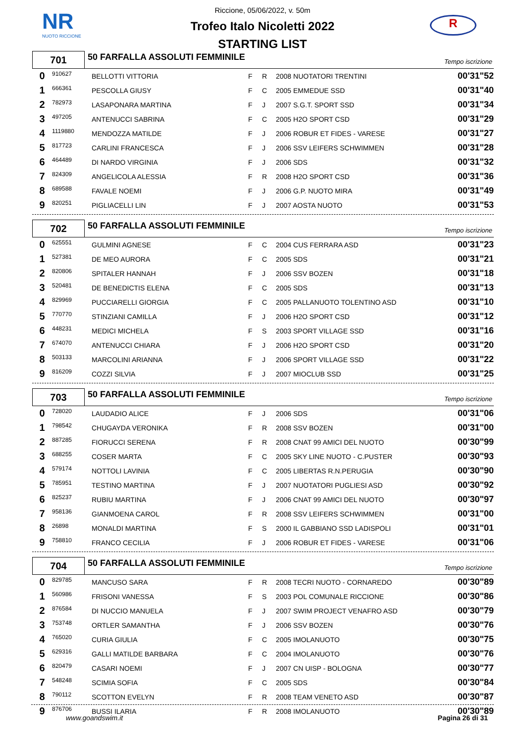NR
NUOTO RICCIONE
R
Riccione, 05/06/2022, v. 50m
Trofeo Italo Nicoletti 2022
STARTING LIST
701
50 FARFALLA ASSOLUTI FEMMINILE
Tempo iscrizione
| 0 | 910627 | BELLOTTI VITTORIA | F | R | 2008 NUOTATORI TRENTINI | 00'31"52 |
| 1 | 666361 | PESCOLLA GIUSY | F | C | 2005 EMMEDUE SSD | 00'31"40 |
| 2 | 782973 | LASAPONARA MARTINA | F | J | 2007 S.G.T. SPORT SSD | 00'31"34 |
| 3 | 497205 | ANTENUCCI SABRINA | F | C | 2005 H2O SPORT CSD | 00'31"29 |
| 4 | 1119880 | MENDOZZA MATILDE | F | J | 2006 ROBUR ET FIDES - VARESE | 00'31"27 |
| 5 | 817723 | CARLINI FRANCESCA | F | J | 2006 SSV LEIFERS SCHWIMMEN | 00'31"28 |
| 6 | 464489 | DI NARDO VIRGINIA | F | J | 2006 SDS | 00'31"32 |
| 7 | 824309 | ANGELICOLA ALESSIA | F | R | 2008 H2O SPORT CSD | 00'31"36 |
| 8 | 689588 | FAVALE NOEMI | F | J | 2006 G.P. NUOTO MIRA | 00'31"49 |
| 9 | 820251 | PIGLIACELLI LIN | F | J | 2007 AOSTA NUOTO | 00'31"53 |
702
50 FARFALLA ASSOLUTI FEMMINILE
Tempo iscrizione
| 0 | 625551 | GULMINI AGNESE | F | C | 2004 CUS FERRARA ASD | 00'31"23 |
| 1 | 527381 | DE MEO AURORA | F | C | 2005 SDS | 00'31"21 |
| 2 | 820806 | SPITALER HANNAH | F | J | 2006 SSV BOZEN | 00'31"18 |
| 3 | 520481 | DE BENEDICTIS ELENA | F | C | 2005 SDS | 00'31"13 |
| 4 | 829969 | PUCCIARELLI GIORGIA | F | C | 2005 PALLANUOTO TOLENTINO ASD | 00'31"10 |
| 5 | 770770 | STINZIANI CAMILLA | F | J | 2006 H2O SPORT CSD | 00'31"12 |
| 6 | 448231 | MEDICI MICHELA | F | S | 2003 SPORT VILLAGE SSD | 00'31"16 |
| 7 | 674070 | ANTENUCCI CHIARA | F | J | 2006 H2O SPORT CSD | 00'31"20 |
| 8 | 503133 | MARCOLINI ARIANNA | F | J | 2006 SPORT VILLAGE SSD | 00'31"22 |
| 9 | 816209 | COZZI SILVIA | F | J | 2007 MIOCLUB SSD | 00'31"25 |
703
50 FARFALLA ASSOLUTI FEMMINILE
Tempo iscrizione
| 0 | 728020 | LAUDADIO ALICE | F | J | 2006 SDS | 00'31"06 |
| 1 | 798542 | CHUGAYDA VERONIKA | F | R | 2008 SSV BOZEN | 00'31"00 |
| 2 | 887285 | FIORUCCI SERENA | F | R | 2008 CNAT 99 AMICI DEL NUOTO | 00'30"99 |
| 3 | 688255 | COSER MARTA | F | C | 2005 SKY LINE NUOTO - C.PUSTER | 00'30"93 |
| 4 | 579174 | NOTTOLI LAVINIA | F | C | 2005 LIBERTAS R.N.PERUGIA | 00'30"90 |
| 5 | 785951 | TESTINO MARTINA | F | J | 2007 NUOTATORI PUGLIESI ASD | 00'30"92 |
| 6 | 825237 | RUBIU MARTINA | F | J | 2006 CNAT 99 AMICI DEL NUOTO | 00'30"97 |
| 7 | 958136 | GIANMOENA CAROL | F | R | 2008 SSV LEIFERS SCHWIMMEN | 00'31"00 |
| 8 | 26898 | MONALDI MARTINA | F | S | 2000 IL GABBIANO SSD LADISPOLI | 00'31"01 |
| 9 | 758810 | FRANCO CECILIA | F | J | 2006 ROBUR ET FIDES - VARESE | 00'31"06 |
704
50 FARFALLA ASSOLUTI FEMMINILE
Tempo iscrizione
| 0 | 829785 | MANCUSO SARA | F | R | 2008 TECRI NUOTO - CORNAREDO | 00'30"89 |
| 1 | 560986 | FRISONI VANESSA | F | S | 2003 POL COMUNALE RICCIONE | 00'30"86 |
| 2 | 876584 | DI NUCCIO MANUELA | F | J | 2007 SWIM PROJECT VENAFRO ASD | 00'30"79 |
| 3 | 753748 | ORTLER SAMANTHA | F | J | 2006 SSV BOZEN | 00'30"76 |
| 4 | 765020 | CURIA GIULIA | F | C | 2005 IMOLANUOTO | 00'30"75 |
| 5 | 629316 | GALLI MATILDE BARBARA | F | C | 2004 IMOLANUOTO | 00'30"76 |
| 6 | 820479 | CASARI NOEMI | F | J | 2007 CN UISP - BOLOGNA | 00'30"77 |
| 7 | 548248 | SCIMIA SOFIA | F | C | 2005 SDS | 00'30"84 |
| 8 | 790112 | SCOTTON EVELYN | F | R | 2008 TEAM VENETO ASD | 00'30"87 |
| 9 | 876706 | BUSSI ILARIA | F | R | 2008 IMOLANUOTO | 00'30"89 |
www.goandswim.it Pagina 26 di 31